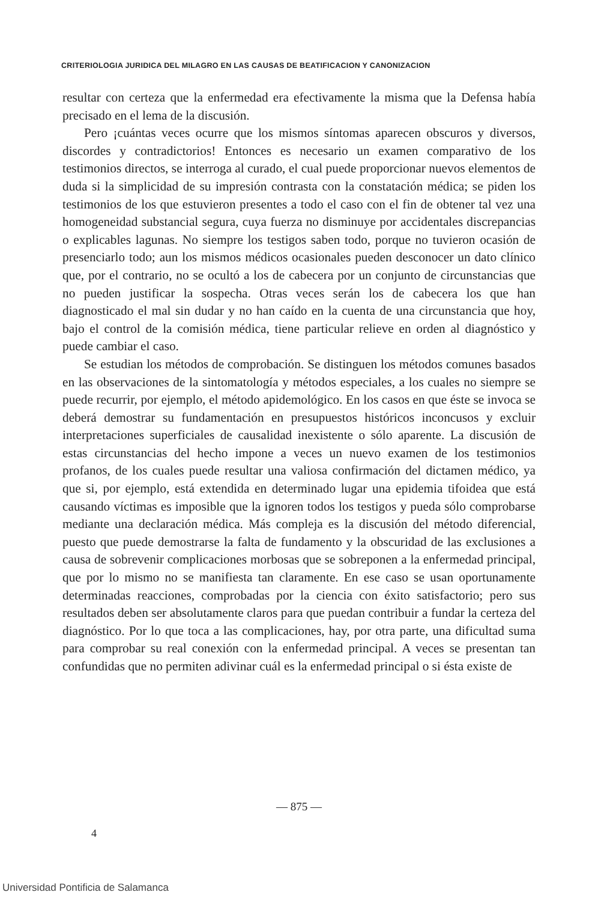CRITERIOLOGIA JURIDICA DEL MILAGRO EN LAS CAUSAS DE BEATIFICACION Y CANONIZACION
resultar con certeza que la enfermedad era efectivamente la misma que la Defensa había precisado en el lema de la discusión.
Pero ¡cuántas veces ocurre que los mismos síntomas aparecen obscuros y diversos, discordes y contradictorios! Entonces es necesario un examen comparativo de los testimonios directos, se interroga al curado, el cual puede proporcionar nuevos elementos de duda si la simplicidad de su impresión contrasta con la constatación médica; se piden los testimonios de los que estuvieron presentes a todo el caso con el fin de obtener tal vez una homogeneidad substancial segura, cuya fuerza no disminuye por accidentales discrepancias o explicables lagunas. No siempre los testigos saben todo, porque no tuvieron ocasión de presenciarlo todo; aun los mismos médicos ocasionales pueden desconocer un dato clínico que, por el contrario, no se ocultó a los de cabecera por un conjunto de circunstancias que no pueden justificar la sospecha. Otras veces serán los de cabecera los que han diagnosticado el mal sin dudar y no han caído en la cuenta de una circunstancia que hoy, bajo el control de la comisión médica, tiene particular relieve en orden al diagnóstico y puede cambiar el caso.
Se estudian los métodos de comprobación. Se distinguen los métodos comunes basados en las observaciones de la sintomatología y métodos especiales, a los cuales no siempre se puede recurrir, por ejemplo, el método apidemológico. En los casos en que éste se invoca se deberá demostrar su fundamentación en presupuestos históricos inconcusos y excluir interpretaciones superficiales de causalidad inexistente o sólo aparente. La discusión de estas circunstancias del hecho impone a veces un nuevo examen de los testimonios profanos, de los cuales puede resultar una valiosa confirmación del dictamen médico, ya que si, por ejemplo, está extendida en determinado lugar una epidemia tifoidea que está causando víctimas es imposible que la ignoren todos los testigos y pueda sólo comprobarse mediante una declaración médica. Más compleja es la discusión del método diferencial, puesto que puede demostrarse la falta de fundamento y la obscuridad de las exclusiones a causa de sobrevenir complicaciones morbosas que se sobreponen a la enfermedad principal, que por lo mismo no se manifiesta tan claramente. En ese caso se usan oportunamente determinadas reacciones, comprobadas por la ciencia con éxito satisfactorio; pero sus resultados deben ser absolutamente claros para que puedan contribuir a fundar la certeza del diagnóstico. Por lo que toca a las complicaciones, hay, por otra parte, una dificultad suma para comprobar su real conexión con la enfermedad principal. A veces se presentan tan confundidas que no permiten adivinar cuál es la enfermedad principal o si ésta existe de
— 875 —
4
Universidad Pontificia de Salamanca